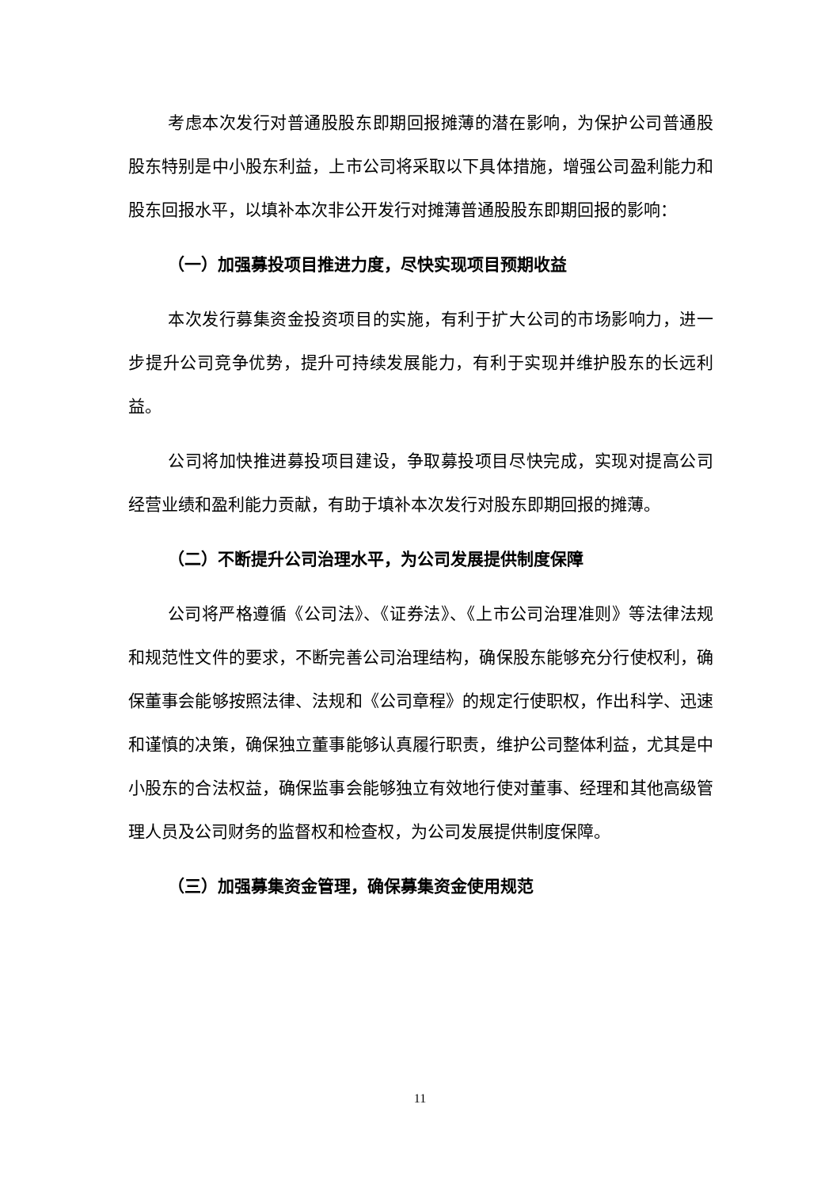考虑本次发行对普通股股东即期回报摊薄的潜在影响，为保护公司普通股股东特别是中小股东利益，上市公司将采取以下具体措施，增强公司盈利能力和股东回报水平，以填补本次非公开发行对摊薄普通股股东即期回报的影响：
（一）加强募投项目推进力度，尽快实现项目预期收益
本次发行募集资金投资项目的实施，有利于扩大公司的市场影响力，进一步提升公司竞争优势，提升可持续发展能力，有利于实现并维护股东的长远利益。
公司将加快推进募投项目建设，争取募投项目尽快完成，实现对提高公司经营业绩和盈利能力贡献，有助于填补本次发行对股东即期回报的摊薄。
（二）不断提升公司治理水平，为公司发展提供制度保障
公司将严格遵循《公司法》、《证券法》、《上市公司治理准则》等法律法规和规范性文件的要求，不断完善公司治理结构，确保股东能够充分行使权利，确保董事会能够按照法律、法规和《公司章程》的规定行使职权，作出科学、迅速和谨慎的决策，确保独立董事能够认真履行职责，维护公司整体利益，尤其是中小股东的合法权益，确保监事会能够独立有效地行使对董事、经理和其他高级管理人员及公司财务的监督权和检查权，为公司发展提供制度保障。
（三）加强募集资金管理，确保募集资金使用规范
11